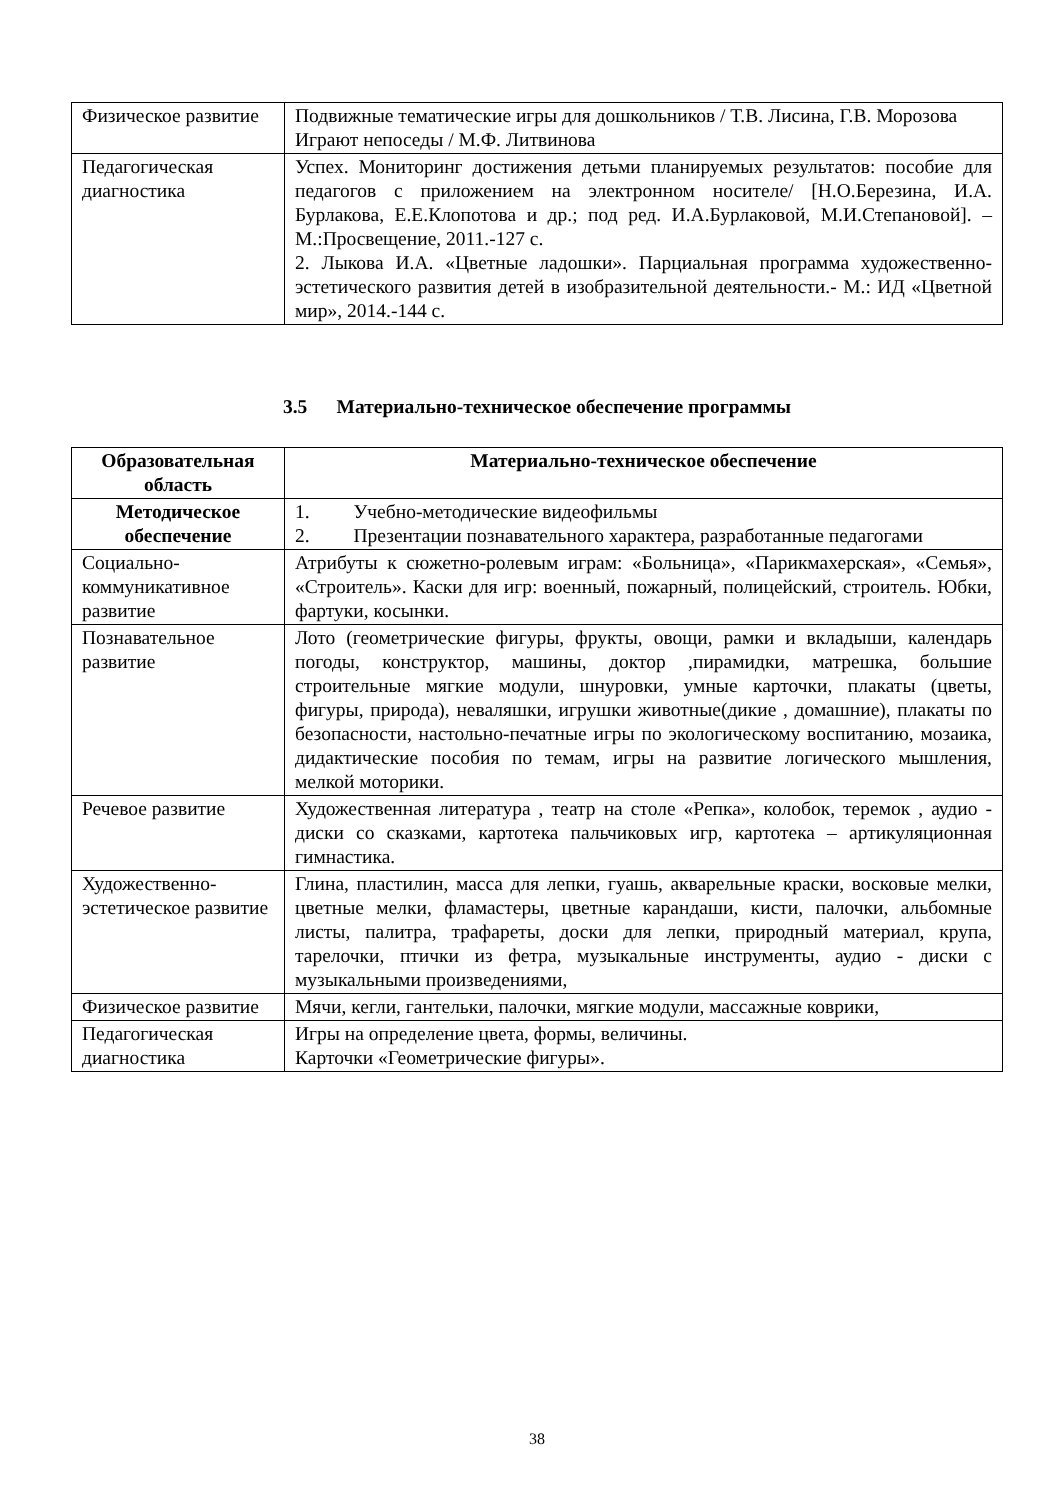| Физическое развитие | Подвижные тематические игры для дошкольников / Т.В. Лисина, Г.В. Морозова Играют непоседы / М.Ф. Литвинова |
| Педагогическая диагностика | Успех. Мониторинг достижения детьми планируемых результатов: пособие для педагогов с приложением на электронном носителе/ [Н.О.Березина, И.А. Бурлакова, Е.Е.Клопотова и др.; под ред. И.А.Бурлаковой, М.И.Степановой]. – М.:Просвещение, 2011.-127 с. 2. Лыкова И.А. «Цветные ладошки». Парциальная программа художественно-эстетического развития детей в изобразительной деятельности.- М.: ИД «Цветной мир», 2014.-144 с. |
3.5 Материально-техническое обеспечение программы
| Образовательная область | Материально-техническое обеспечение |
| --- | --- |
| Методическое обеспечение | 1. Учебно-методические видеофильмы 2. Презентации познавательного характера, разработанные педагогами |
| Социально-коммуникативное развитие | Атрибуты к сюжетно-ролевым играм: «Больница», «Парикмахерская», «Семья», «Строитель». Каски для игр: военный, пожарный, полицейский, строитель. Юбки, фартуки, косынки. |
| Познавательное развитие | Лото (геометрические фигуры, фрукты, овощи, рамки и вкладыши, календарь погоды, конструктор, машины, доктор ,пирамидки, матрешка, большие строительные мягкие модули, шнуровки, умные карточки, плакаты (цветы, фигуры, природа), неваляшки, игрушки животные(дикие , домашние), плакаты по безопасности, настольно-печатные игры по экологическому воспитанию, мозаика, дидактические пособия по темам, игры на развитие логического мышления, мелкой моторики. |
| Речевое развитие | Художественная литература , театр на столе «Репка», колобок, теремок , аудио - диски со сказками, картотека пальчиковых игр, картотека – артикуляционная гимнастика. |
| Художественно-эстетическое развитие | Глина, пластилин, масса для лепки, гуашь, акварельные краски, восковые мелки, цветные мелки, фламастеры, цветные карандаши, кисти, палочки, альбомные листы, палитра, трафареты, доски для лепки, природный материал, крупа, тарелочки, птички из фетра, музыкальные инструменты, аудио - диски с музыкальными произведениями, |
| Физическое развитие | Мячи, кегли, гантельки, палочки, мягкие модули, массажные коврики, |
| Педагогическая диагностика | Игры на определение цвета, формы, величины. Карточки «Геометрические фигуры». |
38